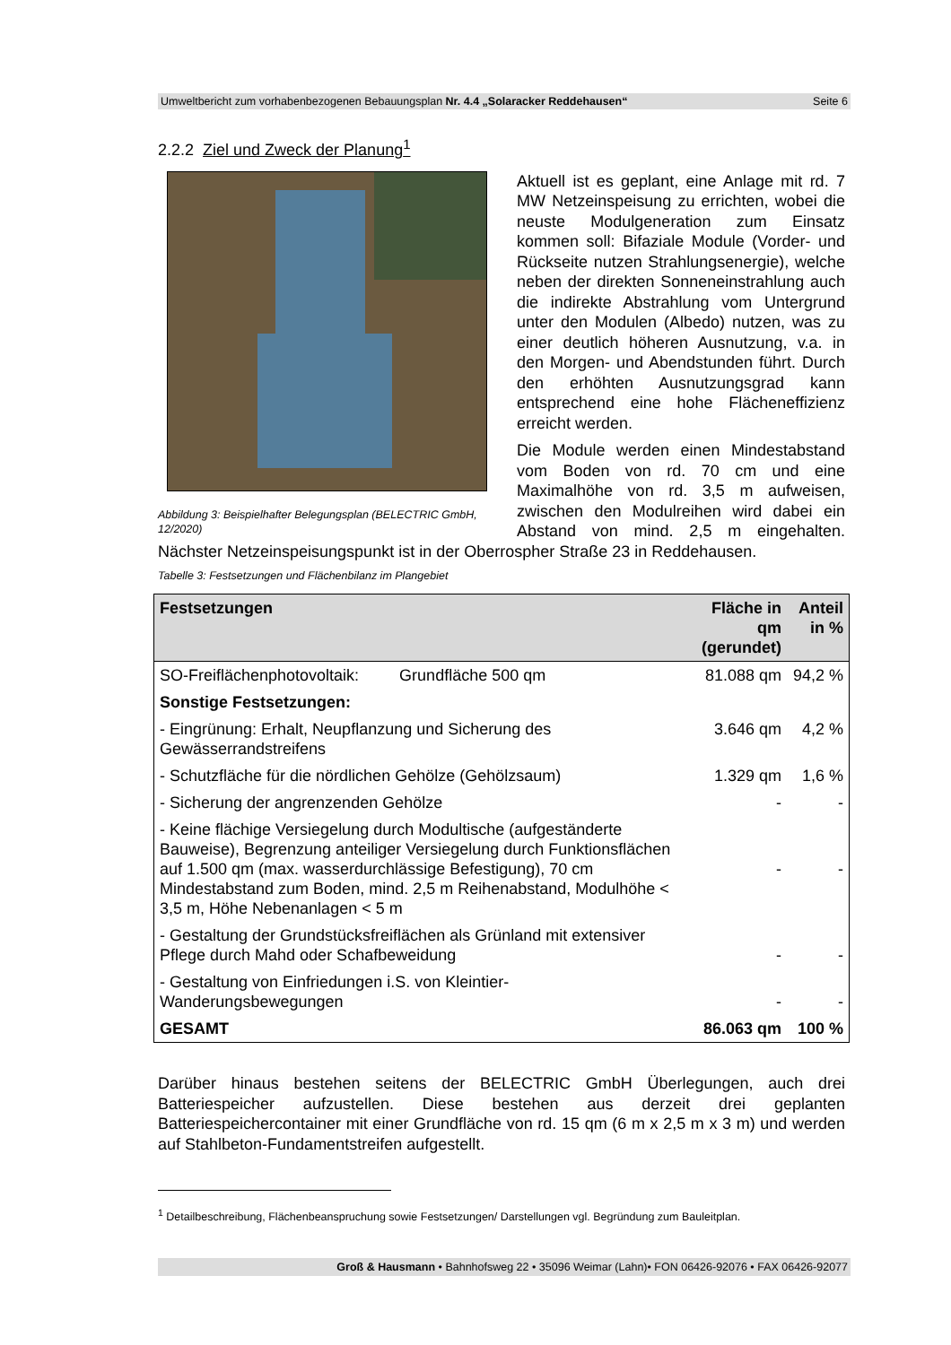Umweltbericht zum vorhabenbezogenen Bebauungsplan Nr. 4.4 „Solaracker Reddehausen“Seite 6
2.2.2 Ziel und Zweck der Planung<sup>1</sup>
Abbildung 3: Beispielhafter Belegungsplan (BELECTRIC GmbH, 12/2020)
Aktuell ist es geplant, eine Anlage mit rd. 7 MW Netzeinspeisung zu errichten, wobei die neuste Modulgeneration zum Einsatz kommen soll: Bifaziale Module (Vorder- und Rückseite nutzen Strahlungsenergie), welche neben der direkten Sonneneinstrahlung auch die indirekte Abstrahlung vom Untergrund unter den Modulen (Albedo) nutzen, was zu einer deutlich höheren Ausnutzung, v.a. in den Morgen- und Abendstunden führt. Durch den erhöhten Ausnutzungsgrad kann entsprechend eine hohe Flächeneffizienz erreicht werden.
Die Module werden einen Mindestabstand vom Boden von rd. 70 cm und eine Maximalhöhe von rd. 3,5 m aufweisen, zwischen den Modulreihen wird dabei ein Abstand von mind. 2,5 m eingehalten. Nächster Netzeinspeisungspunkt ist in der Oberrospher Straße 23 in Reddehausen.
Tabelle 3: Festsetzungen und Flächenbilanz im Plangebiet
| Festsetzungen | Fläche in qm (gerundet) | Anteil in % |
| --- | --- | --- |
| SO-Freiflächenphotovoltaik: Grundfläche 500 qm | 81.088 qm | 94,2 % |
| Sonstige Festsetzungen: | | |
| - Eingrünung: Erhalt, Neupflanzung und Sicherung des Gewässerrandstreifens | 3.646 qm | 4,2 % |
| - Schutzfläche für die nördlichen Gehölze (Gehölzsaum) | 1.329 qm | 1,6 % |
| - Sicherung der angrenzenden Gehölze | - | - |
| - Keine flächige Versiegelung durch Modultische (aufgeständerte Bauweise), Begrenzung anteiliger Versiegelung durch Funktionsflächen auf 1.500 qm (max. wasserdurchlässige Befestigung), 70 cm Mindestabstand zum Boden, mind. 2,5 m Reihenabstand, Modulhöhe < 3,5 m, Höhe Nebenanlagen < 5 m | - | - |
| - Gestaltung der Grundstücksfreiflächen als Grünland mit extensiver Pflege durch Mahd oder Schafbeweidung | - | - |
| - Gestaltung von Einfriedungen i.S. von Kleintier-Wanderungsbewegungen | - | - |
| GESAMT | 86.063 qm | 100 % |
Darüber hinaus bestehen seitens der BELECTRIC GmbH Überlegungen, auch drei Batteriespeicher aufzustellen. Diese bestehen aus derzeit drei geplanten Batteriespeichercontainer mit einer Grundfläche von rd. 15 qm (6 m x 2,5 m x 3 m) und werden auf Stahlbeton-Fundamentstreifen aufgestellt.
<sup>1</sup> Detailbeschreibung, Flächenbeanspruchung sowie Festsetzungen/ Darstellungen vgl. Begründung zum Bauleitplan.
Groß & Hausmann • Bahnhofsweg 22 • 35096 Weimar (Lahn)• FON 06426-92076 • FAX 06426-92077